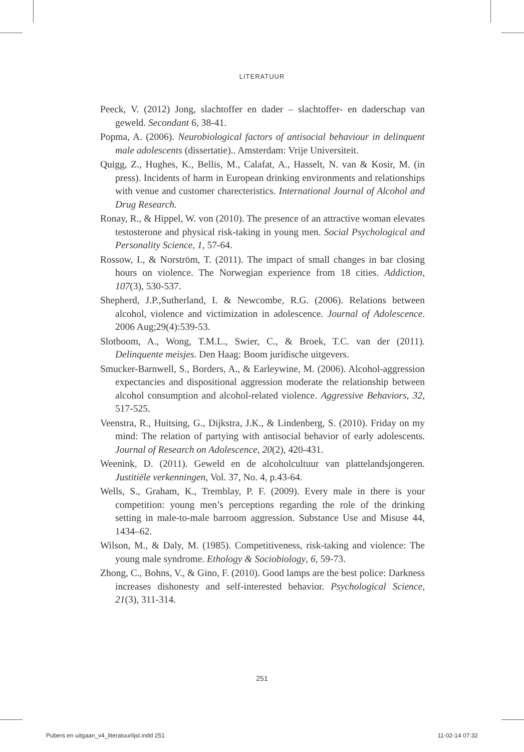LITERATUUR
Peeck, V. (2012) Jong, slachtoffer en dader – slachtoffer- en daderschap van geweld. Secondant 6, 38-41.
Popma, A. (2006). Neurobiological factors of antisocial behaviour in delinquent male adolescents (dissertatie).. Amsterdam: Vrije Universiteit.
Quigg, Z., Hughes, K., Bellis, M., Calafat, A., Hasselt, N. van & Kosir, M. (in press). Incidents of harm in European drinking environments and relationships with venue and customer charecteristics. International Journal of Alcohol and Drug Research.
Ronay, R., & Hippel, W. von (2010). The presence of an attractive woman elevates testosterone and physical risk-taking in young men. Social Psychological and Personality Science, 1, 57-64.
Rossow, I., & Norström, T. (2011). The impact of small changes in bar closing hours on violence. The Norwegian experience from 18 cities. Addiction, 107(3), 530-537.
Shepherd, J.P.,Sutherland, I. & Newcombe, R.G. (2006). Relations between alcohol, violence and victimization in adolescence. Journal of Adolescence. 2006 Aug;29(4):539-53.
Slotboom, A., Wong, T.M.L., Swier, C., & Broek, T.C. van der (2011). Delinquente meisjes. Den Haag: Boom juridische uitgevers.
Smucker-Barnwell, S., Borders, A., & Earleywine, M. (2006). Alcohol-aggression expectancies and dispositional aggression moderate the relationship between alcohol consumption and alcohol-related violence. Aggressive Behaviors, 32, 517-525.
Veenstra, R., Huitsing, G., Dijkstra, J.K., & Lindenberg, S. (2010). Friday on my mind: The relation of partying with antisocial behavior of early adolescents. Journal of Research on Adolescence, 20(2), 420-431.
Weenink, D. (2011). Geweld en de alcoholcultuur van plattelandsjongeren. Justitiële verkenningen, Vol. 37, No. 4, p.43-64.
Wells, S., Graham, K., Tremblay, P. F. (2009). Every male in there is your competition: young men’s perceptions regarding the role of the drinking setting in male-to-male barroom aggression. Substance Use and Misuse 44, 1434–62.
Wilson, M., & Daly, M. (1985). Competitiveness, risk-taking and violence: The young male syndrome. Ethology & Sociobiology, 6, 59-73.
Zhong, C., Bohns, V., & Gino, F. (2010). Good lamps are the best police: Darkness increases dishonesty and self-interested behavior. Psychological Science, 21(3), 311-314.
251
Pubers en uitgaan_v4_literatuurlijst.indd 251 11-02-14 07:32